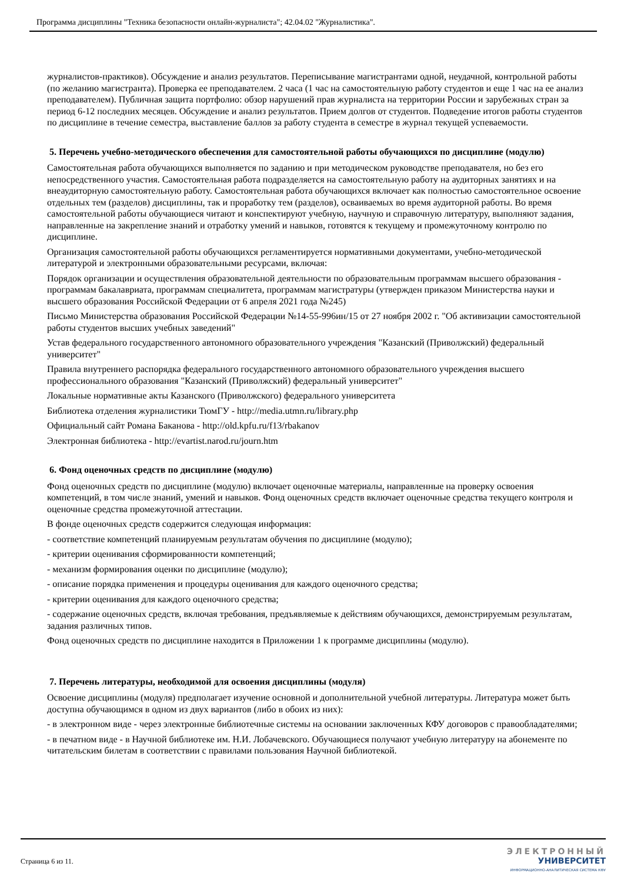Программа дисциплины "Техника безопасности онлайн-журналиста"; 42.04.02 "Журналистика".
журналистов-практиков). Обсуждение и анализ результатов. Переписывание магистрантами одной, неудачной, контрольной работы (по желанию магистранта). Проверка ее преподавателем. 2 часа (1 час на самостоятельную работу студентов и еще 1 час на ее анализ преподавателем). Публичная защита портфолио: обзор нарушений прав журналиста на территории России и зарубежных стран за период 6-12 последних месяцев. Обсуждение и анализ результатов. Прием долгов от студентов. Подведение итогов работы студентов по дисциплине в течение семестра, выставление баллов за работу студента в семестре в журнал текущей успеваемости.
5. Перечень учебно-методического обеспечения для самостоятельной работы обучающихся по дисциплине (модулю)
Самостоятельная работа обучающихся выполняется по заданию и при методическом руководстве преподавателя, но без его непосредственного участия. Самостоятельная работа подразделяется на самостоятельную работу на аудиторных занятиях и на внеаудиторную самостоятельную работу. Самостоятельная работа обучающихся включает как полностью самостоятельное освоение отдельных тем (разделов) дисциплины, так и проработку тем (разделов), осваиваемых во время аудиторной работы. Во время самостоятельной работы обучающиеся читают и конспектируют учебную, научную и справочную литературу, выполняют задания, направленные на закрепление знаний и отработку умений и навыков, готовятся к текущему и промежуточному контролю по дисциплине.
Организация самостоятельной работы обучающихся регламентируется нормативными документами, учебно-методической литературой и электронными образовательными ресурсами, включая:
Порядок организации и осуществления образовательной деятельности по образовательным программам высшего образования - программам бакалавриата, программам специалитета, программам магистратуры (утвержден приказом Министерства науки и высшего образования Российской Федерации от 6 апреля 2021 года №245)
Письмо Министерства образования Российской Федерации №14-55-996ин/15 от 27 ноября 2002 г. "Об активизации самостоятельной работы студентов высших учебных заведений"
Устав федерального государственного автономного образовательного учреждения "Казанский (Приволжский) федеральный университет"
Правила внутреннего распорядка федерального государственного автономного образовательного учреждения высшего профессионального образования "Казанский (Приволжский) федеральный университет"
Локальные нормативные акты Казанского (Приволжского) федерального университета
Библиотека отделения журналистики ТюмГУ - http://media.utmn.ru/library.php
Официальный сайт Романа Баканова - http://old.kpfu.ru/f13/rbakanov
Электронная библиотека - http://evartist.narod.ru/journ.htm
6. Фонд оценочных средств по дисциплине (модулю)
Фонд оценочных средств по дисциплине (модулю) включает оценочные материалы, направленные на проверку освоения компетенций, в том числе знаний, умений и навыков. Фонд оценочных средств включает оценочные средства текущего контроля и оценочные средства промежуточной аттестации.
В фонде оценочных средств содержится следующая информация:
- соответствие компетенций планируемым результатам обучения по дисциплине (модулю);
- критерии оценивания сформированности компетенций;
- механизм формирования оценки по дисциплине (модулю);
- описание порядка применения и процедуры оценивания для каждого оценочного средства;
- критерии оценивания для каждого оценочного средства;
- содержание оценочных средств, включая требования, предъявляемые к действиям обучающихся, демонстрируемым результатам, задания различных типов.
Фонд оценочных средств по дисциплине находится в Приложении 1 к программе дисциплины (модулю).
7. Перечень литературы, необходимой для освоения дисциплины (модуля)
Освоение дисциплины (модуля) предполагает изучение основной и дополнительной учебной литературы. Литература может быть доступна обучающимся в одном из двух вариантов (либо в обоих из них):
- в электронном виде - через электронные библиотечные системы на основании заключенных КФУ договоров с правообладателями;
- в печатном виде - в Научной библиотеке им. Н.И. Лобачевского. Обучающиеся получают учебную литературу на абонементе по читательским билетам в соответствии с правилами пользования Научной библиотекой.
Страница 6 из 11.
ЭЛЕКТРОННЫЙ
УНИВЕРСИТЕТ
ИНФОРМАЦИОННО-АНАЛИТИЧЕСКАЯ СИСТЕМА КФУ